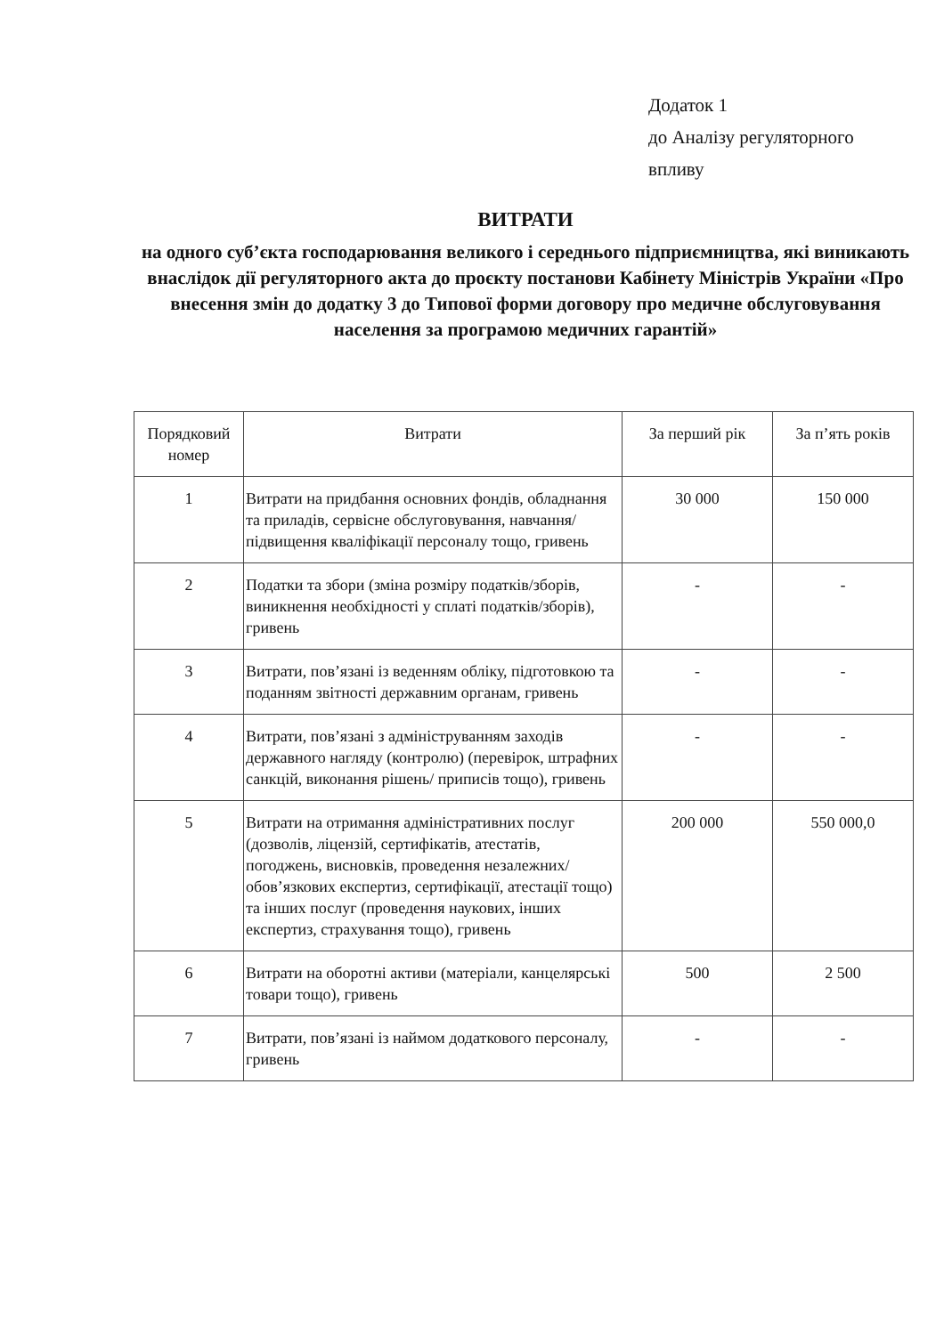Додаток 1
до Аналізу регуляторного
впливу
ВИТРАТИ
на одного суб’єкта господарювання великого і середнього підприємництва, які виникають внаслідок дії регуляторного акта до проєкту постанови Кабінету Міністрів України «Про внесення змін до додатку 3 до Типової форми договору про медичне обслуговування населення за програмою медичних гарантій»
| Порядковий номер | Витрати | За перший рік | За п’ять років |
| --- | --- | --- | --- |
| 1 | Витрати на придбання основних фондів, обладнання та приладів, сервісне обслуговування, навчання/підвищення кваліфікації персоналу тощо, гривень | 30 000 | 150 000 |
| 2 | Податки та збори (зміна розміру податків/зборів, виникнення необхідності у сплаті податків/зборів), гривень | - | - |
| 3 | Витрати, пов’язані із веденням обліку, підготовкою та поданням звітності державним органам, гривень | - | - |
| 4 | Витрати, пов’язані з адмініструванням заходів державного нагляду (контролю) (перевірок, штрафних санкцій, виконання рішень/ приписів тощо), гривень | - | - |
| 5 | Витрати на отримання адміністративних послуг (дозволів, ліцензій, сертифікатів, атестатів, погоджень, висновків, проведення незалежних/обов’язкових експертиз, сертифікації, атестації тощо) та інших послуг (проведення наукових, інших експертиз, страхування тощо), гривень | 200 000 | 550 000,0 |
| 6 | Витрати на оборотні активи (матеріали, канцелярські товари тощо), гривень | 500 | 2 500 |
| 7 | Витрати, пов’язані із наймом додаткового персоналу, гривень | - | - |